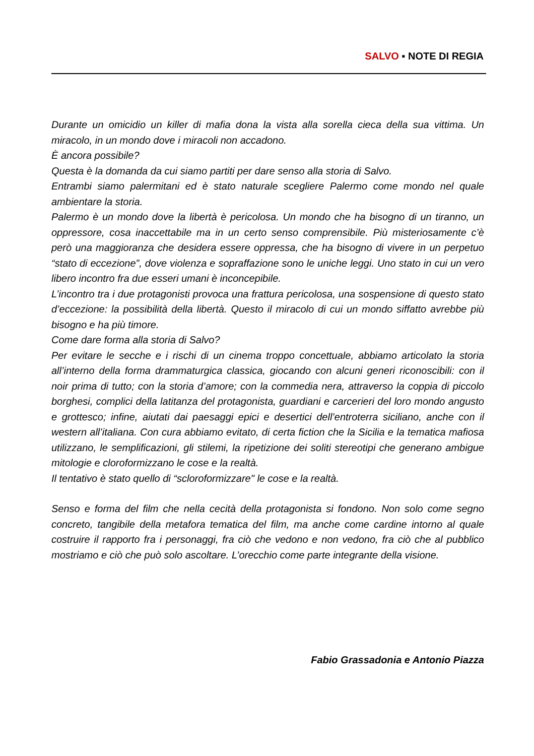SALVO ▪ NOTE DI REGIA
Durante un omicidio un killer di mafia dona la vista alla sorella cieca della sua vittima. Un miracolo, in un mondo dove i miracoli non accadono.
È ancora possibile?
Questa è la domanda da cui siamo partiti per dare senso alla storia di Salvo.
Entrambi siamo palermitani ed è stato naturale scegliere Palermo come mondo nel quale ambientare la storia.
Palermo è un mondo dove la libertà è pericolosa. Un mondo che ha bisogno di un tiranno, un oppressore, cosa inaccettabile ma in un certo senso comprensibile. Più misteriosamente c’è però una maggioranza che desidera essere oppressa, che ha bisogno di vivere in un perpetuo “stato di eccezione”, dove violenza e sopraffazione sono le uniche leggi. Uno stato in cui un vero libero incontro fra due esseri umani è inconcepibile.
L’incontro tra i due protagonisti provoca una frattura pericolosa, una sospensione di questo stato d’eccezione: la possibilità della libertà. Questo il miracolo di cui un mondo siffatto avrebbe più bisogno e ha più timore.
Come dare forma alla storia di Salvo?
Per evitare le secche e i rischi di un cinema troppo concettuale, abbiamo articolato la storia all’interno della forma drammaturgica classica, giocando con alcuni generi riconoscibili: con il noir prima di tutto; con la storia d’amore; con la commedia nera, attraverso la coppia di piccolo borghesi, complici della latitanza del protagonista, guardiani e carcerieri del loro mondo angusto e grottesco; infine, aiutati dai paesaggi epici e desertici dell’entroterra siciliano, anche con il western all’italiana. Con cura abbiamo evitato, di certa fiction che la Sicilia e la tematica mafiosa utilizzano, le semplificazioni, gli stilemi, la ripetizione dei soliti stereotipi che generano ambigue mitologie e cloroformizzano le cose e la realtà.
Il tentativo è stato quello di “scloroformizzare" le cose e la realtà.
Senso e forma del film che nella cecità della protagonista si fondono. Non solo come segno concreto, tangibile della metafora tematica del film, ma anche come cardine intorno al quale costruire il rapporto fra i personaggi, fra ciò che vedono e non vedono, fra ciò che al pubblico mostriamo e ciò che può solo ascoltare. L’orecchio come parte integrante della visione.
Fabio Grassadonia e Antonio Piazza